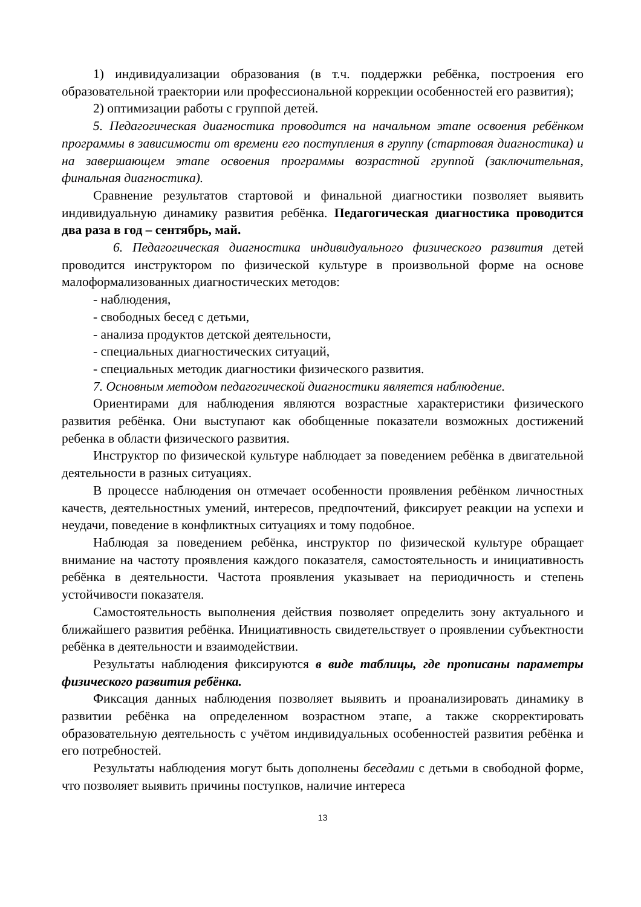1) индивидуализации образования (в т.ч. поддержки ребёнка, построения его образовательной траектории или профессиональной коррекции особенностей его развития);
2) оптимизации работы с группой детей.
5. Педагогическая диагностика проводится на начальном этапе освоения ребёнком программы в зависимости от времени его поступления в группу (стартовая диагностика) и на завершающем этапе освоения программы возрастной группой (заключительная, финальная диагностика).
Сравнение результатов стартовой и финальной диагностики позволяет выявить индивидуальную динамику развития ребёнка. Педагогическая диагностика проводится два раза в год – сентябрь, май.
6. Педагогическая диагностика индивидуального физического развития детей проводится инструктором по физической культуре в произвольной форме на основе малоформализованных диагностических методов:
- наблюдения,
- свободных бесед с детьми,
- анализа продуктов детской деятельности,
- специальных диагностических ситуаций,
- специальных методик диагностики физического развития.
7. Основным методом педагогической диагностики является наблюдение.
Ориентирами для наблюдения являются возрастные характеристики физического развития ребёнка. Они выступают как обобщенные показатели возможных достижений ребенка в области физического развития.
Инструктор по физической культуре наблюдает за поведением ребёнка в двигательной деятельности в разных ситуациях.
В процессе наблюдения он отмечает особенности проявления ребёнком личностных качеств, деятельностных умений, интересов, предпочтений, фиксирует реакции на успехи и неудачи, поведение в конфликтных ситуациях и тому подобное.
Наблюдая за поведением ребёнка, инструктор по физической культуре обращает внимание на частоту проявления каждого показателя, самостоятельность и инициативность ребёнка в деятельности. Частота проявления указывает на периодичность и степень устойчивости показателя.
Самостоятельность выполнения действия позволяет определить зону актуального и ближайшего развития ребёнка. Инициативность свидетельствует о проявлении субъектности ребёнка в деятельности и взаимодействии.
Результаты наблюдения фиксируются в виде таблицы, где прописаны параметры физического развития ребёнка.
Фиксация данных наблюдения позволяет выявить и проанализировать динамику в развитии ребёнка на определенном возрастном этапе, а также скорректировать образовательную деятельность с учётом индивидуальных особенностей развития ребёнка и его потребностей.
Результаты наблюдения могут быть дополнены беседами с детьми в свободной форме, что позволяет выявить причины поступков, наличие интереса
13